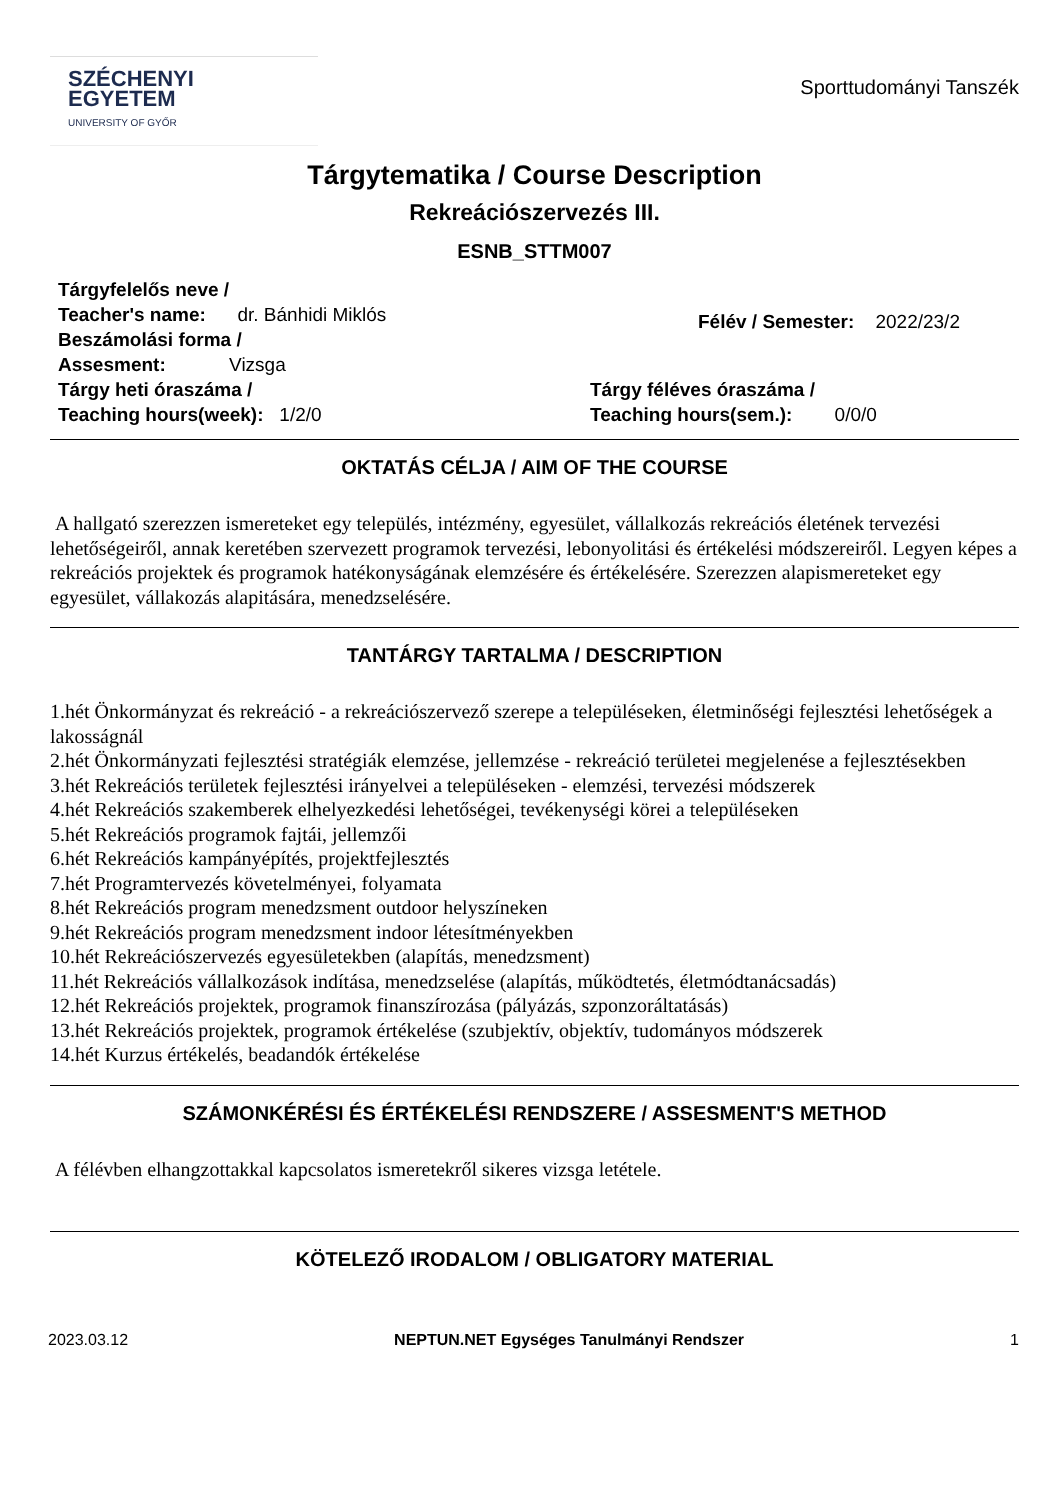SZÉCHENYI
EGYETEM
UNIVERSITY OF GYŐR
Sporttudományi Tanszék
Tárgytematika / Course Description
Rekreációszervezés III.
ESNB_STTM007
Tárgyfelelős neve /
Teacher's name: dr. Bánhidi Miklós
Beszámolási forma /
Assesment: Vizsga
Félév / Semester: 2022/23/2
Tárgy heti óraszáma /
Teaching hours(week): 1/2/0
Tárgy féléves óraszáma /
Teaching hours(sem.): 0/0/0
OKTATÁS CÉLJA / AIM OF THE COURSE
A hallgató szerezzen ismereteket egy település, intézmény, egyesület, vállalkozás rekreációs életének tervezési lehetőségeiről, annak keretében szervezett programok tervezési, lebonyolitási és értékelési módszereiről. Legyen képes a rekreációs projektek és programok hatékonyságának elemzésére és értékelésére. Szerezzen alapismereteket egy egyesület, vállakozás alapitására, menedzselésére.
TANTÁRGY TARTALMA / DESCRIPTION
1.hét Önkormányzat és rekreáció - a rekreációszervező szerepe a településeken, életminőségi fejlesztési lehetőségek a lakosságnál
2.hét Önkormányzati fejlesztési stratégiák elemzése, jellemzése - rekreáció területei megjelenése a fejlesztésekben
3.hét Rekreációs területek fejlesztési irányelvei a településeken - elemzési, tervezési módszerek
4.hét Rekreációs szakemberek elhelyezkedési lehetőségei, tevékenységi körei a településeken
5.hét Rekreációs programok fajtái, jellemzői
6.hét Rekreációs kampányépítés, projektfejlesztés
7.hét Programtervezés követelményei, folyamata
8.hét Rekreációs program menedzsment outdoor helyszíneken
9.hét Rekreációs program menedzsment indoor létesítményekben
10.hét Rekreációszervezés egyesületekben (alapítás, menedzsment)
11.hét Rekreációs vállalkozások indítása, menedzselése (alapítás, működtetés, életmódtanácsadás)
12.hét Rekreációs projektek, programok finanszírozása (pályázás, szponzoráltatásás)
13.hét Rekreációs projektek, programok értékelése (szubjektív, objektív, tudományos módszerek
14.hét Kurzus értékelés, beadandók értékelése
SZÁMONKÉRÉSI ÉS ÉRTÉKELÉSI RENDSZERE / ASSESMENT'S METHOD
A félévben elhangzottakkal kapcsolatos ismeretekről sikeres vizsga letétele.
KÖTELEZŐ IRODALOM / OBLIGATORY MATERIAL
2023.03.12 NEPTUN.NET Egységes Tanulmányi Rendszer 1